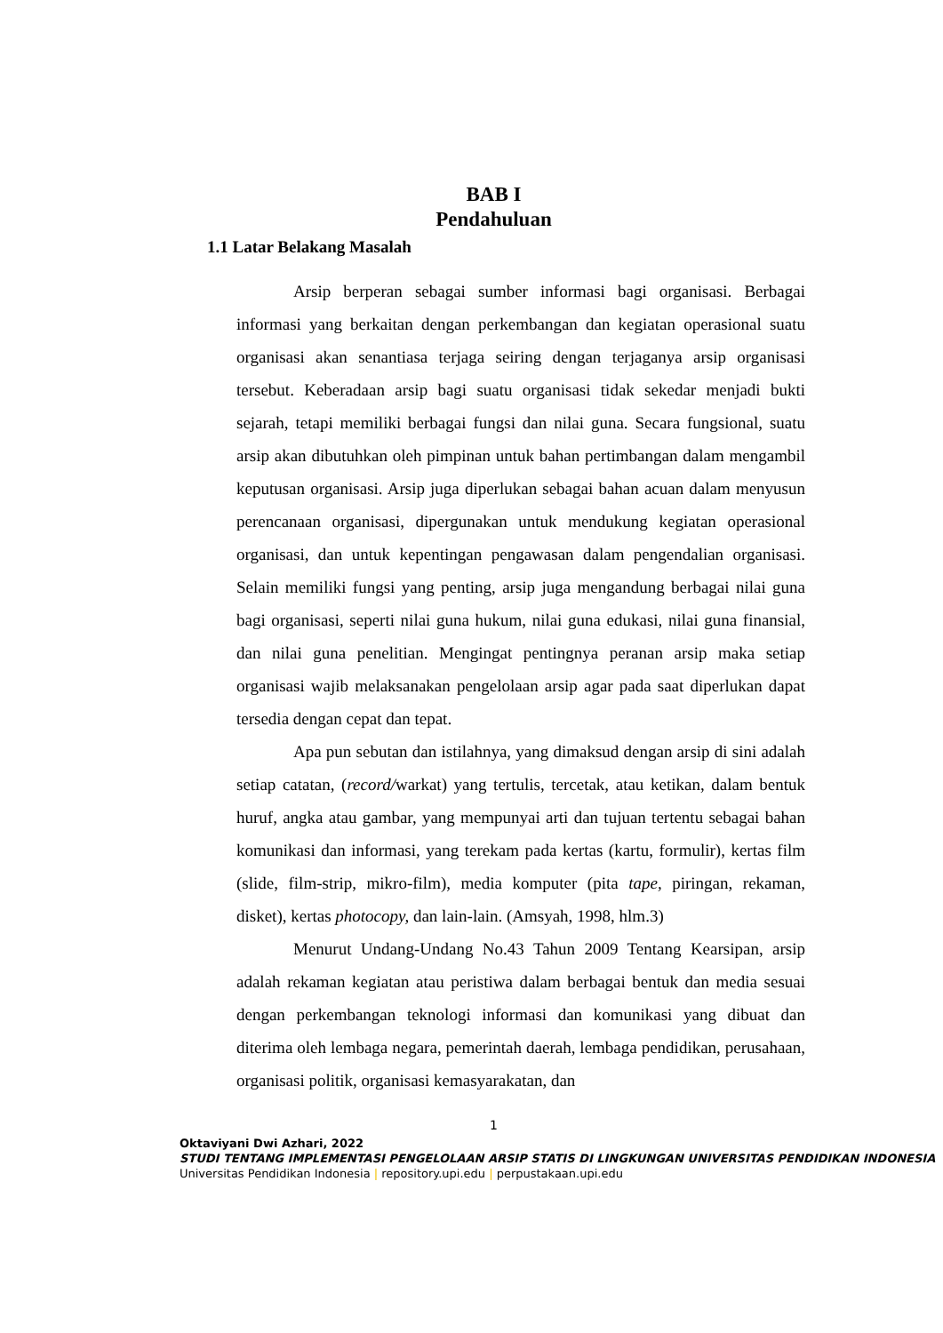BAB I
Pendahuluan
1.1 Latar Belakang Masalah
Arsip berperan sebagai sumber informasi bagi organisasi. Berbagai informasi yang berkaitan dengan perkembangan dan kegiatan operasional suatu organisasi akan senantiasa terjaga seiring dengan terjaganya arsip organisasi tersebut. Keberadaan arsip bagi suatu organisasi tidak sekedar menjadi bukti sejarah, tetapi memiliki berbagai fungsi dan nilai guna. Secara fungsional, suatu arsip akan dibutuhkan oleh pimpinan untuk bahan pertimbangan dalam mengambil keputusan organisasi. Arsip juga diperlukan sebagai bahan acuan dalam menyusun perencanaan organisasi, dipergunakan untuk mendukung kegiatan operasional organisasi, dan untuk kepentingan pengawasan dalam pengendalian organisasi. Selain memiliki fungsi yang penting, arsip juga mengandung berbagai nilai guna bagi organisasi, seperti nilai guna hukum, nilai guna edukasi, nilai guna finansial, dan nilai guna penelitian. Mengingat pentingnya peranan arsip maka setiap organisasi wajib melaksanakan pengelolaan arsip agar pada saat diperlukan dapat tersedia dengan cepat dan tepat.
Apa pun sebutan dan istilahnya, yang dimaksud dengan arsip di sini adalah setiap catatan, (record/warkat) yang tertulis, tercetak, atau ketikan, dalam bentuk huruf, angka atau gambar, yang mempunyai arti dan tujuan tertentu sebagai bahan komunikasi dan informasi, yang terekam pada kertas (kartu, formulir), kertas film (slide, film-strip, mikro-film), media komputer (pita tape, piringan, rekaman, disket), kertas photocopy, dan lain-lain. (Amsyah, 1998, hlm.3)
Menurut Undang-Undang No.43 Tahun 2009 Tentang Kearsipan, arsip adalah rekaman kegiatan atau peristiwa dalam berbagai bentuk dan media sesuai dengan perkembangan teknologi informasi dan komunikasi yang dibuat dan diterima oleh lembaga negara, pemerintah daerah, lembaga pendidikan, perusahaan, organisasi politik, organisasi kemasyarakatan, dan
1
Oktaviyani Dwi Azhari, 2022
STUDI TENTANG IMPLEMENTASI PENGELOLAAN ARSIP STATIS DI LINGKUNGAN UNIVERSITAS PENDIDIKAN INDONESIA
Universitas Pendidikan Indonesia | repository.upi.edu | perpustakaan.upi.edu